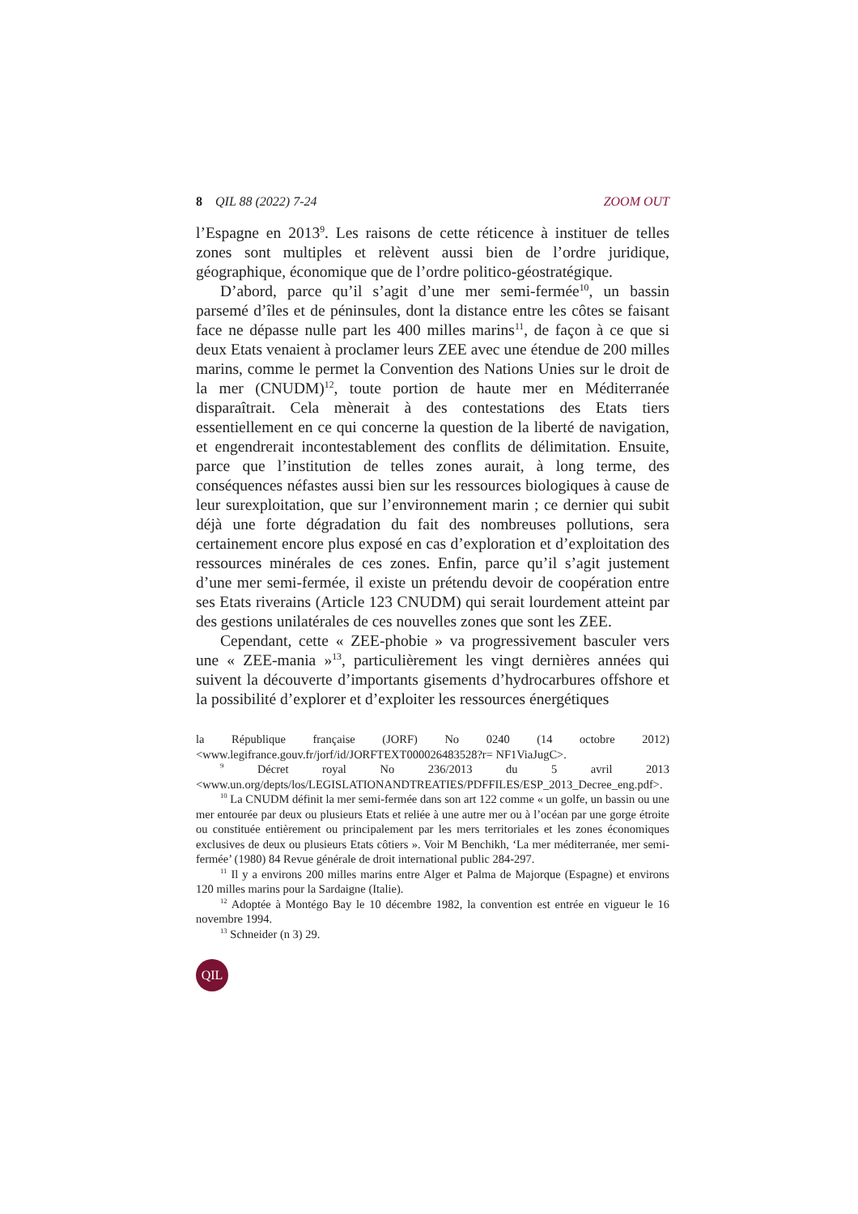8 QIL 88 (2022) 7-24 ZOOM OUT
l’Espagne en 2013<sup>9</sup>. Les raisons de cette réticence à instituer de telles zones sont multiples et relèvent aussi bien de l’ordre juridique, géographique, économique que de l’ordre politico-géostratégique.
D’abord, parce qu’il s’agit d’une mer semi-fermée<sup>10</sup>, un bassin parsemé d’îles et de péninsules, dont la distance entre les côtes se faisant face ne dépasse nulle part les 400 milles marins<sup>11</sup>, de façon à ce que si deux Etats venaient à proclamer leurs ZEE avec une étendue de 200 milles marins, comme le permet la Convention des Nations Unies sur le droit de la mer (CNUDM)<sup>12</sup>, toute portion de haute mer en Méditerranée disparaîtrait. Cela mènerait à des contestations des Etats tiers essentiellement en ce qui concerne la question de la liberté de navigation, et engendrerait incontestablement des conflits de délimitation. Ensuite, parce que l’institution de telles zones aurait, à long terme, des conséquences néfastes aussi bien sur les ressources biologiques à cause de leur surexploitation, que sur l’environnement marin ; ce dernier qui subit déjà une forte dégradation du fait des nombreuses pollutions, sera certainement encore plus exposé en cas d’exploration et d’exploitation des ressources minérales de ces zones. Enfin, parce qu’il s’agit justement d’une mer semi-fermée, il existe un prétendu devoir de coopération entre ses Etats riverains (Article 123 CNUDM) qui serait lourdement atteint par des gestions unilatérales de ces nouvelles zones que sont les ZEE.
Cependant, cette « ZEE-phobie » va progressivement basculer vers une « ZEE-mania »<sup>13</sup>, particulièrement les vingt dernières années qui suivent la découverte d’importants gisements d’hydrocarbures offshore et la possibilité d’explorer et d’exploiter les ressources énergétiques
la République française (JORF) No 0240 (14 octobre 2012) <www.legifrance.gouv.fr/jorf/id/JORFTEXT000026483528?r= NF1ViaJugC>.
<sup>9</sup> Décret royal No 236/2013 du 5 avril 2013 <www.un.org/depts/los/LEGISLATIONANDTREATIES/PDFFILES/ESP_2013_Decree_eng.pdf>.
<sup>10</sup> La CNUDM définit la mer semi-fermée dans son art 122 comme « un golfe, un bassin ou une mer entourée par deux ou plusieurs Etats et reliée à une autre mer ou à l’océan par une gorge étroite ou constituée entièrement ou principalement par les mers territoriales et les zones économiques exclusives de deux ou plusieurs Etats côtiers ». Voir M Benchikh, ‘La mer méditerranée, mer semi-fermée’ (1980) 84 Revue générale de droit international public 284-297.
<sup>11</sup> Il y a environs 200 milles marins entre Alger et Palma de Majorque (Espagne) et environs 120 milles marins pour la Sardaigne (Italie).
<sup>12</sup> Adoptée à Montégo Bay le 10 décembre 1982, la convention est entrée en vigueur le 16 novembre 1994.
<sup>13</sup> Schneider (n 3) 29.
QIL